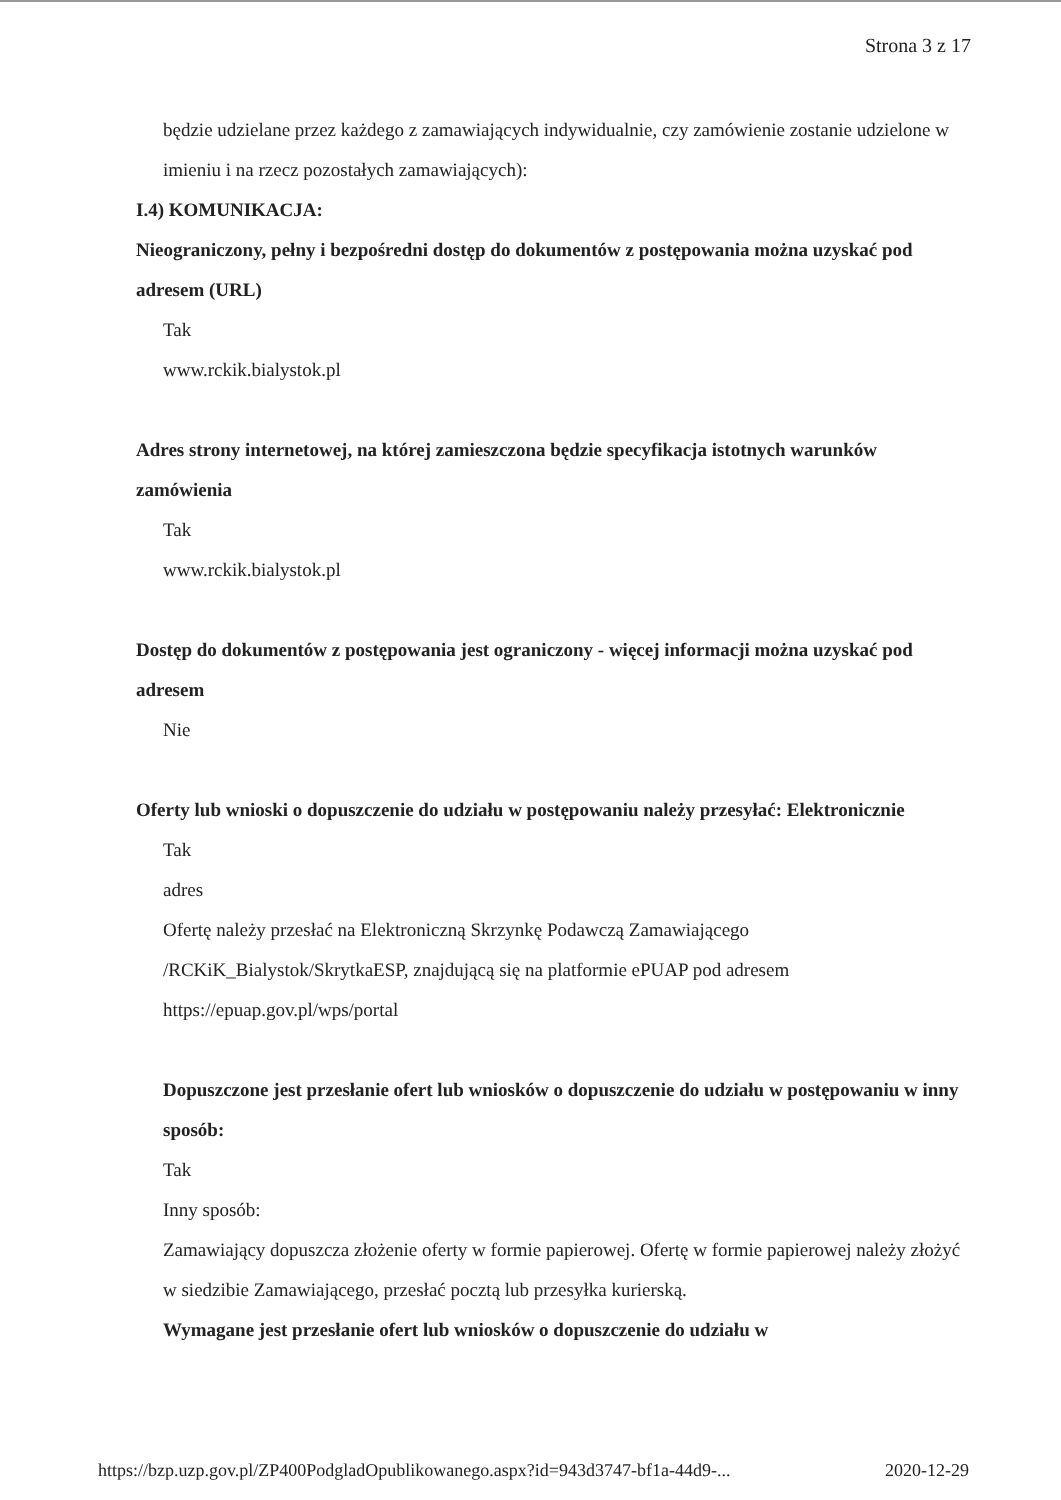Strona 3 z 17
będzie udzielane przez każdego z zamawiających indywidualnie, czy zamówienie zostanie udzielone w imieniu i na rzecz pozostałych zamawiających):
I.4) KOMUNIKACJA:
Nieograniczony, pełny i bezpośredni dostęp do dokumentów z postępowania można uzyskać pod adresem (URL)
Tak
www.rckik.bialystok.pl
Adres strony internetowej, na której zamieszczona będzie specyfikacja istotnych warunków zamówienia
Tak
www.rckik.bialystok.pl
Dostęp do dokumentów z postępowania jest ograniczony - więcej informacji można uzyskać pod adresem
Nie
Oferty lub wnioski o dopuszczenie do udziału w postępowaniu należy przesyłać: Elektronicznie
Tak
adres
Ofertę należy przesłać na Elektroniczną Skrzynkę Podawczą Zamawiającego /RCKiK_Bialystok/SkrytkaESP, znajdującą się na platformie ePUAP pod adresem https://epuap.gov.pl/wps/portal
Dopuszczone jest przesłanie ofert lub wniosków o dopuszczenie do udziału w postępowaniu w inny sposób:
Tak
Inny sposób:
Zamawiający dopuszcza złożenie oferty w formie papierowej. Ofertę w formie papierowej należy złożyć w siedzibie Zamawiającego, przesłać pocztą lub przesyłka kurierską.
Wymagane jest przesłanie ofert lub wniosków o dopuszczenie do udziału w
https://bzp.uzp.gov.pl/ZP400PodgladOpublikowanego.aspx?id=943d3747-bf1a-44d9-... 2020-12-29